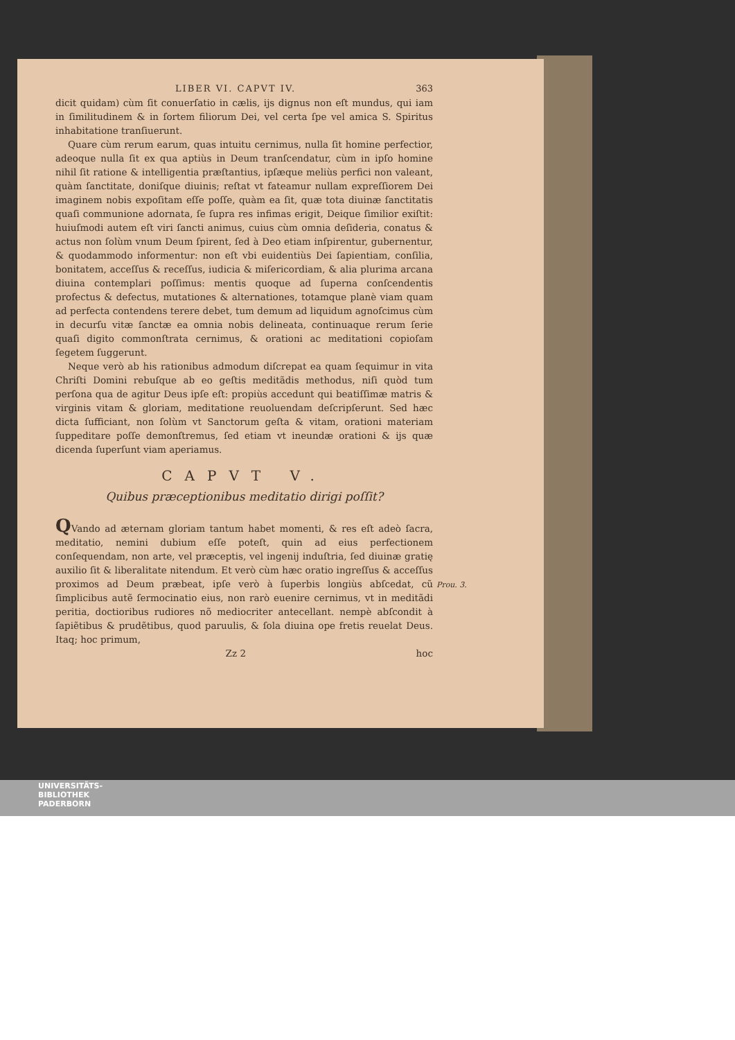LIBER VI. CAPVT IV. 363
dicit quidam) cùm ſit conuerſatio in cælis, ijs dignus non eſt mundus, qui iam in ſimilitudinem & in ſortem filiorum Dei, vel certa ſpe vel amica S. Spiritus inhabitatione tranſiuerunt.
Quare cùm rerum earum, quas intuitu cernimus, nulla ſit homine perfectior, adeoque nulla ſit ex qua aptiùs in Deum tranſcendatur, cùm in ipſo homine nihil ſit ratione & intelligentia præſtantius, ipſæque meliùs perfici non valeant, quàm ſanctitate, doniſque diuinis; reſtat vt fateamur nullam expreſſiorem Dei imaginem nobis expoſitam eſſe poſſe, quàm ea ſit, quæ tota diuinæ ſanctitatis quaſi communione adornata, ſe ſupra res infimas erigit, Deique ſimilior exiſtit: huiuſmodi autem eſt viri ſancti animus, cuius cùm omnia deſideria, conatus & actus non ſolùm vnum Deum ſpirent, ſed à Deo etiam inſpirentur, gubernentur, & quodammodo informentur: non eſt vbi euidentiùs Dei ſapientiam, conſilia, bonitatem, acceſſus & receſſus, iudicia & miſericordiam, & alia plurima arcana diuina contemplari poſſimus: mentis quoque ad ſuperna conſcendentis profectus & defectus, mutationes & alternationes, totamque planè viam quam ad perfecta contendens terere debet, tum demum ad liquidum agnoſcimus cùm in decurſu vitæ ſanctæ ea omnia nobis delineata, continuaque rerum ſerie quaſi digito commonſtrata cernimus, & orationi ac meditationi copioſam ſegetem ſuggerunt.
Neque verò ab his rationibus admodum diſcrepat ea quam ſequimur in vita Chriſti Domini rebuſque ab eo geſtis meditãdis methodus, niſi quòd tum perſona qua de agitur Deus ipſe eſt: propiùs accedunt qui beatiſſimæ matris & virginis vitam & gloriam, meditatione reuoluendam deſcripſerunt. Sed hæc dicta ſufficiant, non ſolùm vt Sanctorum geſta & vitam, orationi materiam ſuppeditare poſſe demonſtremus, ſed etiam vt ineundæ orationi & ijs quæ dicenda ſuperſunt viam aperiamus.
CAPVT V.
Quibus præceptionibus meditatio dirigi poſſit?
QVando ad æternam gloriam tantum habet momenti, & res eſt adeò ſacra, meditatio, nemini dubium eſſe poteſt, quin ad eius perfectionem conſequendam, non arte, vel præceptis, vel ingenij induſtria, ſed diuinæ gratię auxilio ſit & liberalitate nitendum. Et verò cùm hæc oratio ingreſſus & acceſſus proximos ad Deum præbeat, ipſe verò à ſuperbis longiùs abſcedat, cũ ſimplicibus autẽ ſermocinatio eius, non rarò euenire cernimus, vt in meditãdi peritia, doctioribus rudiores nõ mediocriter antecellant. nempè abſcondit à ſapiẽtibus & prudẽtibus, quod paruulis, & ſola diuina ope fretis reuelat Deus. Itaq; hoc primum,
Zz 2 hoc
Prou. 3.
UNIVERSITÄTS-
BIBLIOTHEK
PADERBORN